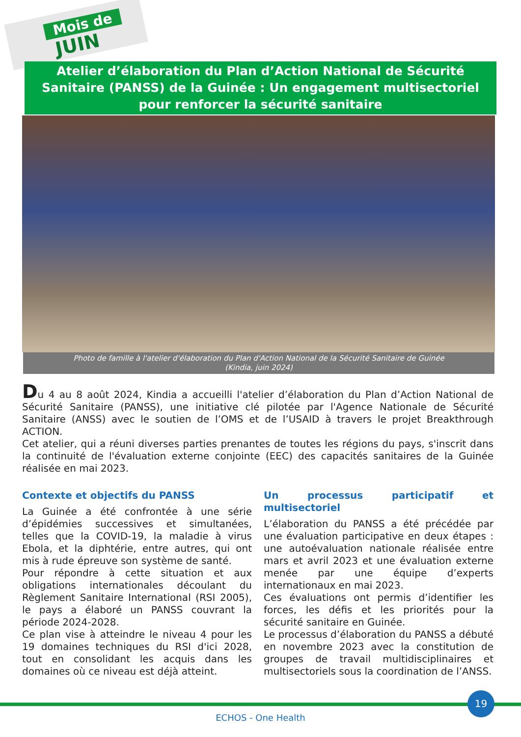Mois de
JUIN
Atelier d’élaboration du Plan d’Action National de Sécurité Sanitaire (PANSS) de la Guinée : Un engagement multisectoriel pour renforcer la sécurité sanitaire
Photo de famille à l'atelier d'élaboration du Plan d'Action National de la Sécurité Sanitaire de Guinée
(Kindia, juin 2024)
Du 4 au 8 août 2024, Kindia a accueilli l'atelier d’élaboration du Plan d’Action National de Sécurité Sanitaire (PANSS), une initiative clé pilotée par l'Agence Nationale de Sécurité Sanitaire (ANSS) avec le soutien de l’OMS et de l’USAID à travers le projet Breakthrough ACTION.
Cet atelier, qui a réuni diverses parties prenantes de toutes les régions du pays, s'inscrit dans la continuité de l'évaluation externe conjointe (EEC) des capacités sanitaires de la Guinée réalisée en mai 2023.
Contexte et objectifs du PANSS
La Guinée a été confrontée à une série d’épidémies successives et simultanées, telles que la COVID-19, la maladie à virus Ebola, et la diphtérie, entre autres, qui ont mis à rude épreuve son système de santé.
Pour répondre à cette situation et aux obligations internationales découlant du Règlement Sanitaire International (RSI 2005), le pays a élaboré un PANSS couvrant la période 2024-2028.
Ce plan vise à atteindre le niveau 4 pour les 19 domaines techniques du RSI d'ici 2028, tout en consolidant les acquis dans les domaines où ce niveau est déjà atteint.
Un processus participatif et multisectoriel
L’élaboration du PANSS a été précédée par une évaluation participative en deux étapes : une autoévaluation nationale réalisée entre mars et avril 2023 et une évaluation externe menée par une équipe d’experts internationaux en mai 2023.
Ces évaluations ont permis d’identifier les forces, les défis et les priorités pour la sécurité sanitaire en Guinée.
Le processus d’élaboration du PANSS a débuté en novembre 2023 avec la constitution de groupes de travail multidisciplinaires et multisectoriels sous la coordination de l’ANSS.
19
ECHOS - One Health